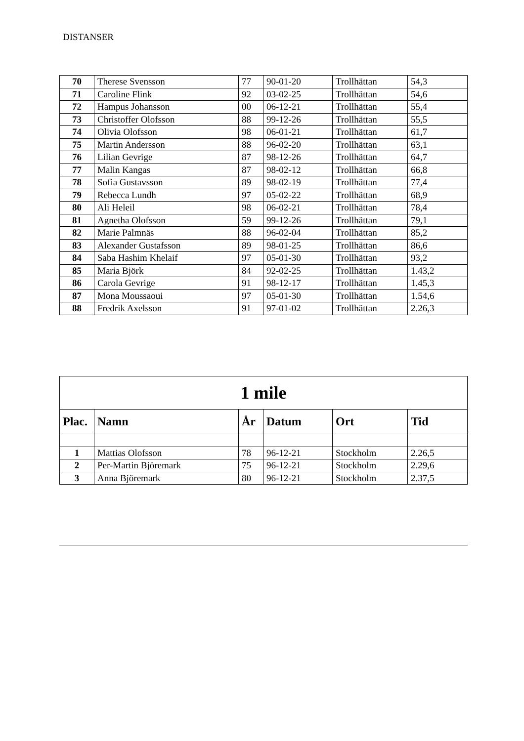DISTANSER
| 70 | Therese Svensson | 77 | 90-01-20 | Trollhättan | 54,3 |
| 71 | Caroline Flink | 92 | 03-02-25 | Trollhättan | 54,6 |
| 72 | Hampus Johansson | 00 | 06-12-21 | Trollhättan | 55,4 |
| 73 | Christoffer Olofsson | 88 | 99-12-26 | Trollhättan | 55,5 |
| 74 | Olivia Olofsson | 98 | 06-01-21 | Trollhättan | 61,7 |
| 75 | Martin Andersson | 88 | 96-02-20 | Trollhättan | 63,1 |
| 76 | Lilian Gevrige | 87 | 98-12-26 | Trollhättan | 64,7 |
| 77 | Malin Kangas | 87 | 98-02-12 | Trollhättan | 66,8 |
| 78 | Sofia Gustavsson | 89 | 98-02-19 | Trollhättan | 77,4 |
| 79 | Rebecca Lundh | 97 | 05-02-22 | Trollhättan | 68,9 |
| 80 | Ali Heleil | 98 | 06-02-21 | Trollhättan | 78,4 |
| 81 | Agnetha Olofsson | 59 | 99-12-26 | Trollhättan | 79,1 |
| 82 | Marie Palmnäs | 88 | 96-02-04 | Trollhättan | 85,2 |
| 83 | Alexander Gustafsson | 89 | 98-01-25 | Trollhättan | 86,6 |
| 84 | Saba Hashim Khelaif | 97 | 05-01-30 | Trollhättan | 93,2 |
| 85 | Maria Björk | 84 | 92-02-25 | Trollhättan | 1.43,2 |
| 86 | Carola Gevrige | 91 | 98-12-17 | Trollhättan | 1.45,3 |
| 87 | Mona Moussaoui | 97 | 05-01-30 | Trollhättan | 1.54,6 |
| 88 | Fredrik Axelsson | 91 | 97-01-02 | Trollhättan | 2.26,3 |
| 1 mile | | | | | |
| --- | --- | --- | --- | --- | --- |
| Plac. | Namn | År | Datum | Ort | Tid |
| 1 | Mattias Olofsson | 78 | 96-12-21 | Stockholm | 2.26,5 |
| 2 | Per-Martin Björemark | 75 | 96-12-21 | Stockholm | 2.29,6 |
| 3 | Anna Björemark | 80 | 96-12-21 | Stockholm | 2.37,5 |